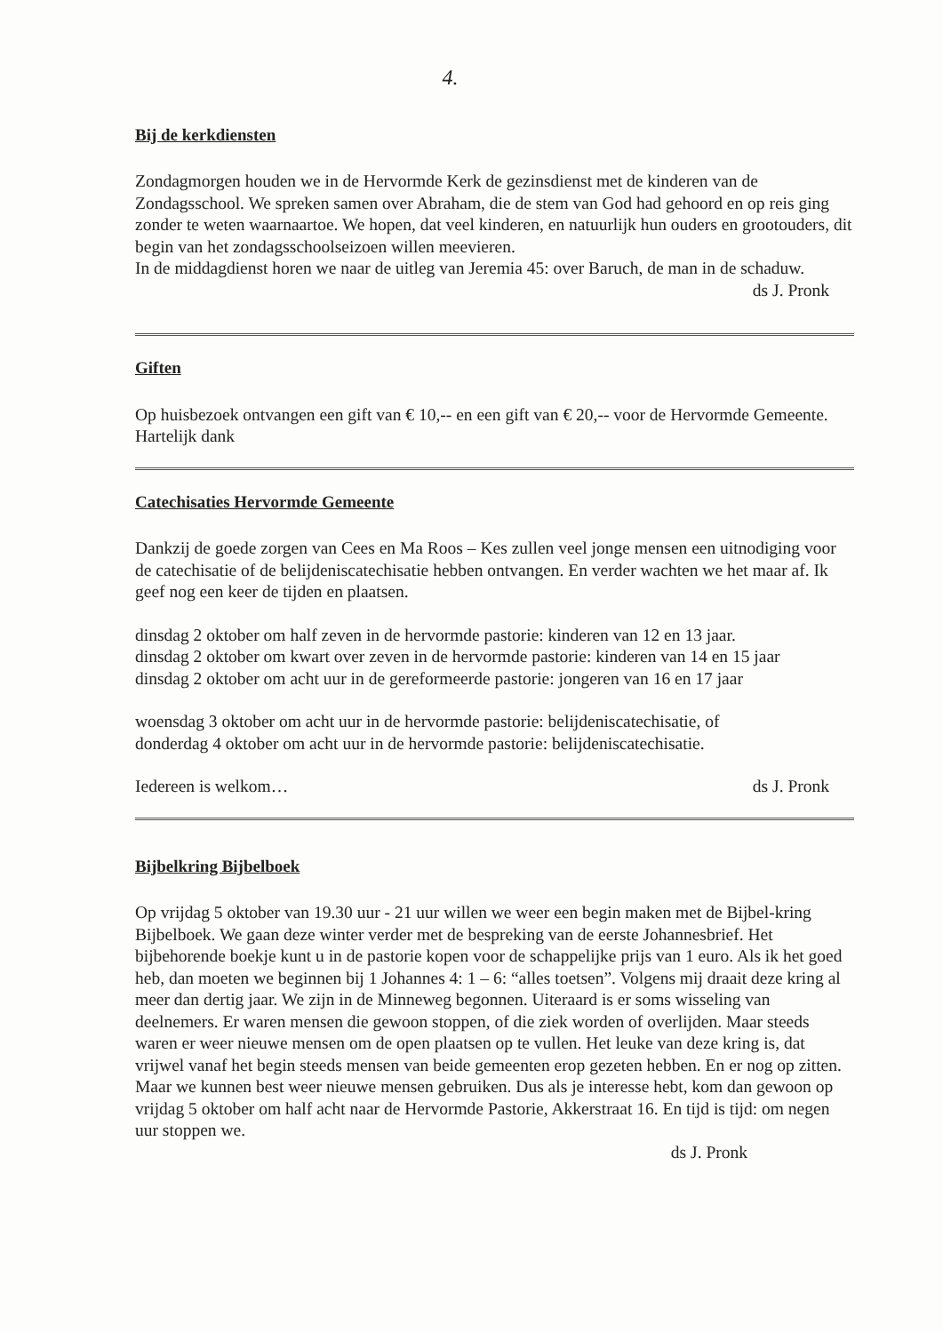4.
Bij de kerkdiensten
Zondagmorgen houden we in de Hervormde Kerk de gezinsdienst met de kinderen van de Zondagsschool. We spreken samen over Abraham, die de stem van God had gehoord en op reis ging zonder te weten waarnaartoe. We hopen, dat veel kinderen, en natuurlijk hun ouders en grootouders, dit begin van het zondagsschoolseizoen willen meevieren.
In de middagdienst horen we naar de uitleg van Jeremia 45: over Baruch, de man in de schaduw.
ds J. Pronk
Giften
Op huisbezoek ontvangen een gift van € 10,-- en een gift van € 20,-- voor de Hervormde Gemeente. Hartelijk dank
Catechisaties Hervormde Gemeente
Dankzij de goede zorgen van Cees en Ma Roos – Kes zullen veel jonge mensen een uitnodiging voor de catechisatie of de belijdeniscatechisatie hebben ontvangen. En verder wachten we het maar af. Ik geef nog een keer de tijden en plaatsen.
dinsdag 2 oktober om half zeven in de hervormde pastorie: kinderen van 12 en 13 jaar.
dinsdag 2 oktober om kwart over zeven in de hervormde pastorie: kinderen van 14 en 15 jaar
dinsdag 2 oktober om acht uur in de gereformeerde pastorie: jongeren van 16 en 17 jaar
woensdag 3 oktober om acht uur in de hervormde pastorie: belijdeniscatechisatie, of
donderdag 4 oktober om acht uur in de hervormde pastorie: belijdeniscatechisatie.
Iedereen is welkom… ds J. Pronk
Bijbelkring Bijbelboek
Op vrijdag 5 oktober van 19.30 uur - 21 uur willen we weer een begin maken met de Bijbel-kring Bijbelboek. We gaan deze winter verder met de bespreking van de eerste Johannesbrief. Het bijbehorende boekje kunt u in de pastorie kopen voor de schappelijke prijs van 1 euro. Als ik het goed heb, dan moeten we beginnen bij 1 Johannes 4: 1 – 6: “alles toetsen”. Volgens mij draait deze kring al meer dan dertig jaar. We zijn in de Minneweg begonnen. Uiteraard is er soms wisseling van deelnemers. Er waren mensen die gewoon stoppen, of die ziek worden of overlijden. Maar steeds waren er weer nieuwe mensen om de open plaatsen op te vullen. Het leuke van deze kring is, dat vrijwel vanaf het begin steeds mensen van beide gemeenten erop gezeten hebben. En er nog op zitten. Maar we kunnen best weer nieuwe mensen gebruiken. Dus als je interesse hebt, kom dan gewoon op vrijdag 5 oktober om half acht naar de Hervormde Pastorie, Akkerstraat 16. En tijd is tijd: om negen uur stoppen we.
ds J. Pronk